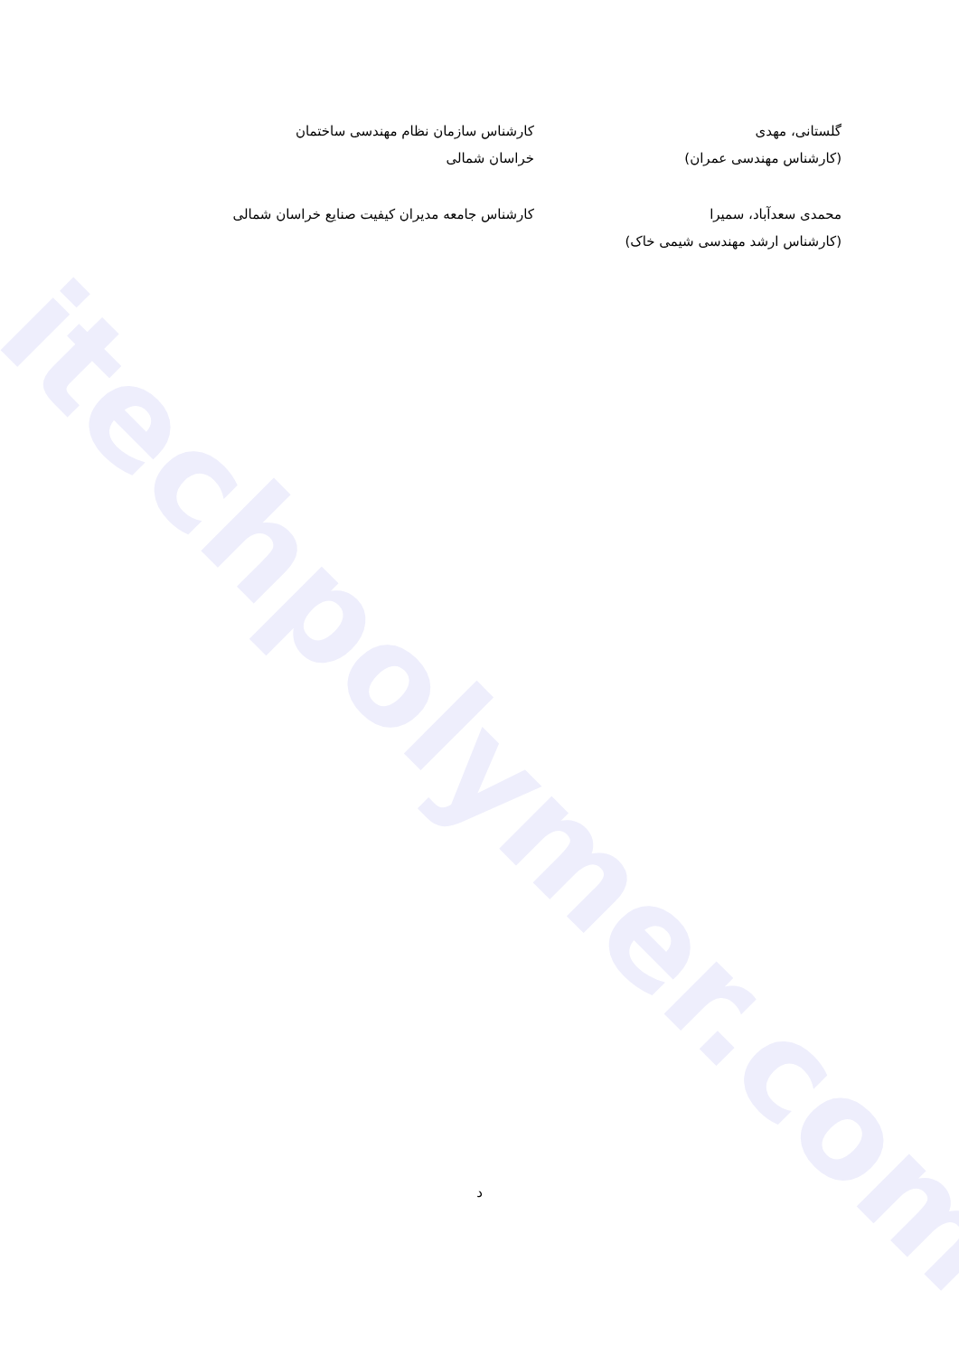itechpolymer.com
گلستانی، مهدی
(کارشناس مهندسی عمران)
کارشناس سازمان نظام مهندسی ساختمان
خراسان شمالی
محمدی سعدآباد، سمیرا
(کارشناس ارشد مهندسی شیمی خاک)
کارشناس جامعه مدیران کیفیت صنایع خراسان شمالی
د